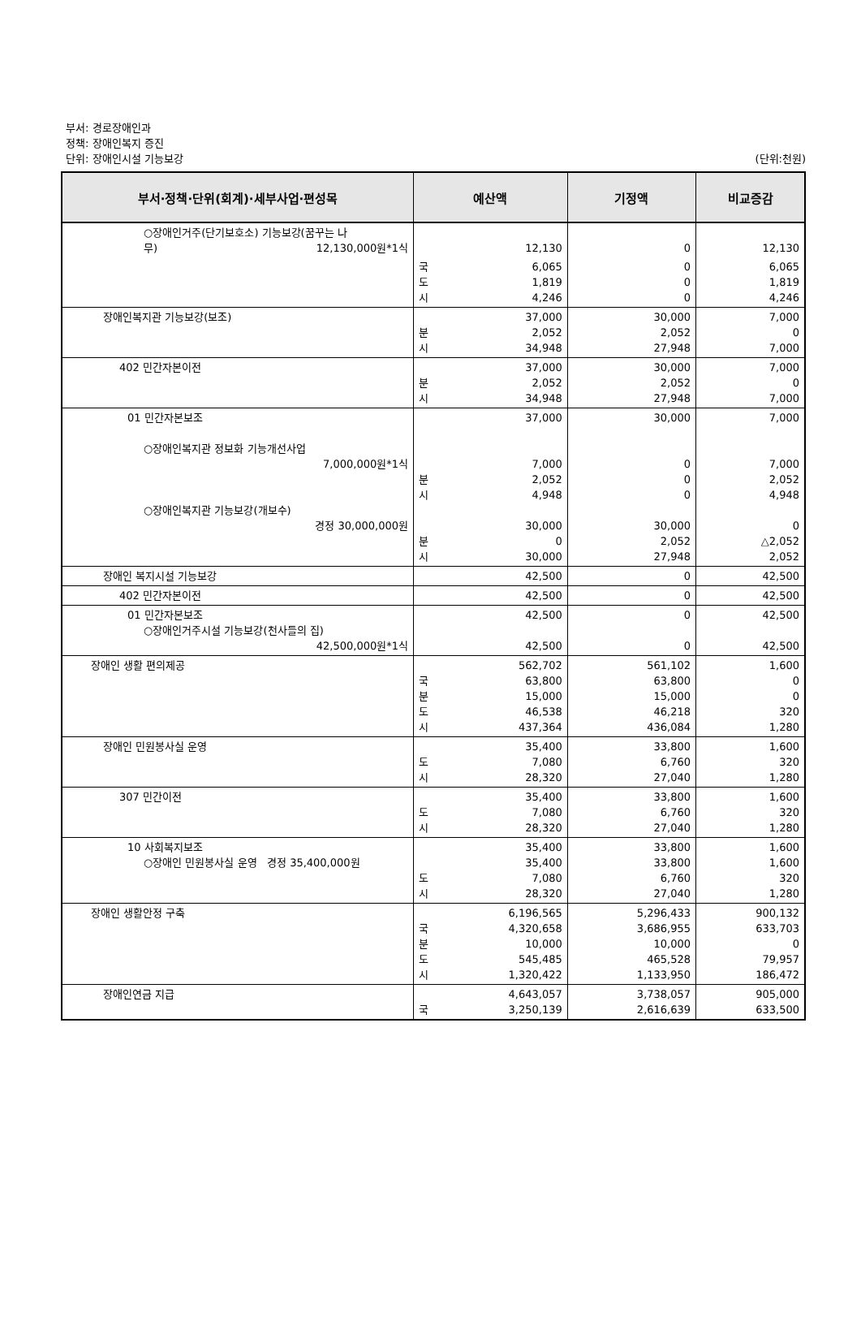부서: 경로장애인과
정책: 장애인복지 증진
단위: 장애인시설 기능보강
(단위:천원)
| 부서·정책·단위(회계)·세부사업·편성목 | 예산액 | | 기정액 | 비교증감 |
| --- | --- | --- | --- | --- |
| ○장애인거주(단기보호소) 기능보강(꿈꾸는 나 무) 12,130,000원*1식 | | 12,130 | 0 | 12,130 |
| | 국 도 시 | 6,065 1,819 4,246 | 0 0 0 | 6,065 1,819 4,246 |
| 장애인복지관 기능보강(보조) | 분 시 | 37,000 2,052 34,948 | 30,000 2,052 27,948 | 7,000 0 7,000 |
| 402 민간자본이전 | 분 시 | 37,000 2,052 34,948 | 30,000 2,052 27,948 | 7,000 0 7,000 |
| 01 민간자본보조 ○장애인복지관 정보화 기능개선사업 7,000,000원*1식 ○장애인복지관 기능보강(개보수) 경정 30,000,000원 | 분 시 분 시 | 37,000 7,000 2,052 4,948 30,000 0 30,000 | 30,000 0 0 0 30,000 2,052 27,948 | 7,000 7,000 2,052 4,948 0 △2,052 2,052 |
| 장애인 복지시설 기능보강 | | 42,500 | 0 | 42,500 |
| 402 민간자본이전 | | 42,500 | 0 | 42,500 |
| 01 민간자본보조 ○장애인거주시설 기능보강(천사들의 집) 42,500,000원*1식 | | 42,500 42,500 | 0 0 | 42,500 42,500 |
| 장애인 생활 편의제공 | 국 분 도 시 | 562,702 63,800 15,000 46,538 437,364 | 561,102 63,800 15,000 46,218 436,084 | 1,600 0 0 320 1,280 |
| 장애인 민원봉사실 운영 | 도 시 | 35,400 7,080 28,320 | 33,800 6,760 27,040 | 1,600 320 1,280 |
| 307 민간이전 | 도 시 | 35,400 7,080 28,320 | 33,800 6,760 27,040 | 1,600 320 1,280 |
| 10 사회복지보조 ○장애인 민원봉사실 운영 경정 35,400,000원 | 도 시 | 35,400 35,400 7,080 28,320 | 33,800 33,800 6,760 27,040 | 1,600 1,600 320 1,280 |
| 장애인 생활안정 구축 | 국 분 도 시 | 6,196,565 4,320,658 10,000 545,485 1,320,422 | 5,296,433 3,686,955 10,000 465,528 1,133,950 | 900,132 633,703 0 79,957 186,472 |
| 장애인연금 지급 | 국 | 4,643,057 3,250,139 | 3,738,057 2,616,639 | 905,000 633,500 |